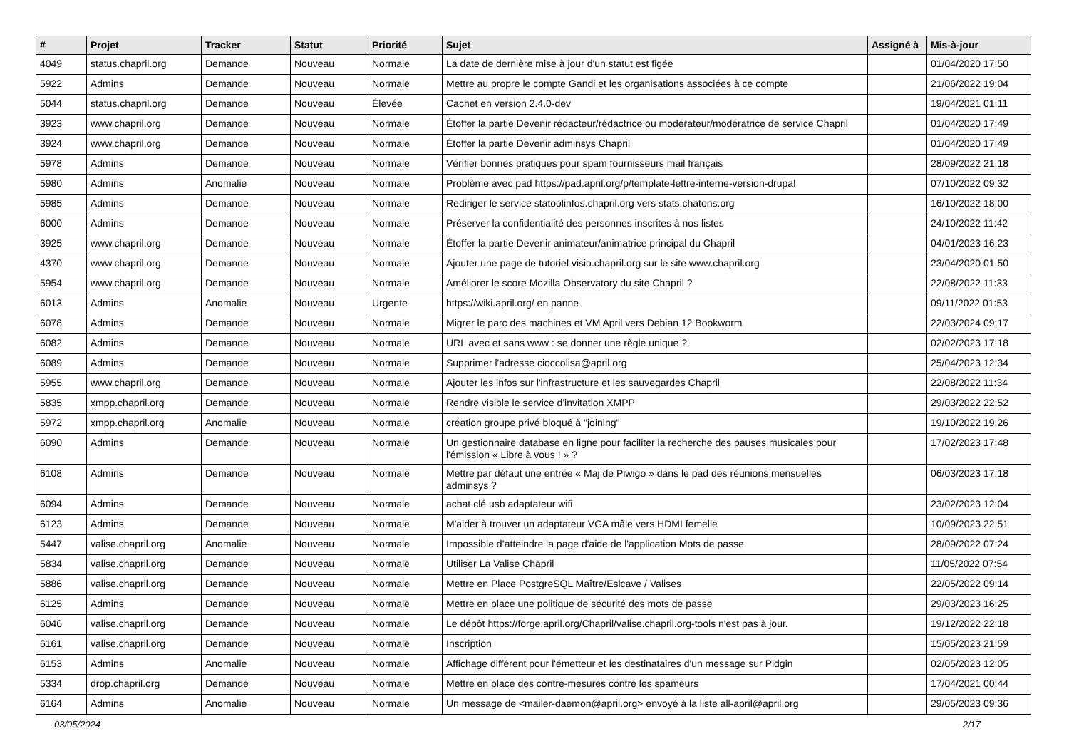| # | Projet | Tracker | Statut | Priorité | Sujet | Assigné à | Mis-à-jour |
| --- | --- | --- | --- | --- | --- | --- | --- |
| 4049 | status.chapril.org | Demande | Nouveau | Normale | La date de dernière mise à jour d'un statut est figée | | 01/04/2020 17:50 |
| 5922 | Admins | Demande | Nouveau | Normale | Mettre au propre le compte Gandi et les organisations associées à ce compte | | 21/06/2022 19:04 |
| 5044 | status.chapril.org | Demande | Nouveau | Élevée | Cachet en version 2.4.0-dev | | 19/04/2021 01:11 |
| 3923 | www.chapril.org | Demande | Nouveau | Normale | Étoffer la partie Devenir rédacteur/rédactrice ou modérateur/modératrice de service Chapril | | 01/04/2020 17:49 |
| 3924 | www.chapril.org | Demande | Nouveau | Normale | Étoffer la partie Devenir adminsys Chapril | | 01/04/2020 17:49 |
| 5978 | Admins | Demande | Nouveau | Normale | Vérifier bonnes pratiques pour spam fournisseurs mail français | | 28/09/2022 21:18 |
| 5980 | Admins | Anomalie | Nouveau | Normale | Problème avec pad https://pad.april.org/p/template-lettre-interne-version-drupal | | 07/10/2022 09:32 |
| 5985 | Admins | Demande | Nouveau | Normale | Rediriger le service statoolinfos.chapril.org vers stats.chatons.org | | 16/10/2022 18:00 |
| 6000 | Admins | Demande | Nouveau | Normale | Préserver la confidentialité des personnes inscrites à nos listes | | 24/10/2022 11:42 |
| 3925 | www.chapril.org | Demande | Nouveau | Normale | Étoffer la partie Devenir animateur/animatrice principal du Chapril | | 04/01/2023 16:23 |
| 4370 | www.chapril.org | Demande | Nouveau | Normale | Ajouter une page de tutoriel visio.chapril.org sur le site www.chapril.org | | 23/04/2020 01:50 |
| 5954 | www.chapril.org | Demande | Nouveau | Normale | Améliorer le score Mozilla Observatory du site Chapril ? | | 22/08/2022 11:33 |
| 6013 | Admins | Anomalie | Nouveau | Urgente | https://wiki.april.org/ en panne | | 09/11/2022 01:53 |
| 6078 | Admins | Demande | Nouveau | Normale | Migrer le parc des machines et VM April vers Debian 12 Bookworm | | 22/03/2024 09:17 |
| 6082 | Admins | Demande | Nouveau | Normale | URL avec et sans www : se donner une règle unique ? | | 02/02/2023 17:18 |
| 6089 | Admins | Demande | Nouveau | Normale | Supprimer l'adresse cioccolisa@april.org | | 25/04/2023 12:34 |
| 5955 | www.chapril.org | Demande | Nouveau | Normale | Ajouter les infos sur l'infrastructure et les sauvegardes Chapril | | 22/08/2022 11:34 |
| 5835 | xmpp.chapril.org | Demande | Nouveau | Normale | Rendre visible le service d'invitation XMPP | | 29/03/2022 22:52 |
| 5972 | xmpp.chapril.org | Anomalie | Nouveau | Normale | création groupe privé bloqué à "joining" | | 19/10/2022 19:26 |
| 6090 | Admins | Demande | Nouveau | Normale | Un gestionnaire database en ligne pour faciliter la recherche des pauses musicales pour l'émission « Libre à vous ! » ? | | 17/02/2023 17:48 |
| 6108 | Admins | Demande | Nouveau | Normale | Mettre par défaut une entrée « Maj de Piwigo » dans le pad des réunions mensuelles adminsys ? | | 06/03/2023 17:18 |
| 6094 | Admins | Demande | Nouveau | Normale | achat clé usb adaptateur wifi | | 23/02/2023 12:04 |
| 6123 | Admins | Demande | Nouveau | Normale | M'aider à trouver un adaptateur VGA mâle vers HDMI femelle | | 10/09/2023 22:51 |
| 5447 | valise.chapril.org | Anomalie | Nouveau | Normale | Impossible d’atteindre la page d'aide de l'application Mots de passe | | 28/09/2022 07:24 |
| 5834 | valise.chapril.org | Demande | Nouveau | Normale | Utiliser La Valise Chapril | | 11/05/2022 07:54 |
| 5886 | valise.chapril.org | Demande | Nouveau | Normale | Mettre en Place PostgreSQL Maître/Eslcave / Valises | | 22/05/2022 09:14 |
| 6125 | Admins | Demande | Nouveau | Normale | Mettre en place une politique de sécurité des mots de passe | | 29/03/2023 16:25 |
| 6046 | valise.chapril.org | Demande | Nouveau | Normale | Le dépôt https://forge.april.org/Chapril/valise.chapril.org-tools n'est pas à jour. | | 19/12/2022 22:18 |
| 6161 | valise.chapril.org | Demande | Nouveau | Normale | Inscription | | 15/05/2023 21:59 |
| 6153 | Admins | Anomalie | Nouveau | Normale | Affichage différent pour l'émetteur et les destinataires d'un message sur Pidgin | | 02/05/2023 12:05 |
| 5334 | drop.chapril.org | Demande | Nouveau | Normale | Mettre en place des contre-mesures contre les spameurs | | 17/04/2021 00:44 |
| 6164 | Admins | Anomalie | Nouveau | Normale | Un message de <mailer-daemon@april.org> envoyé à la liste all-april@april.org | | 29/05/2023 09:36 |
03/05/2024 2/17